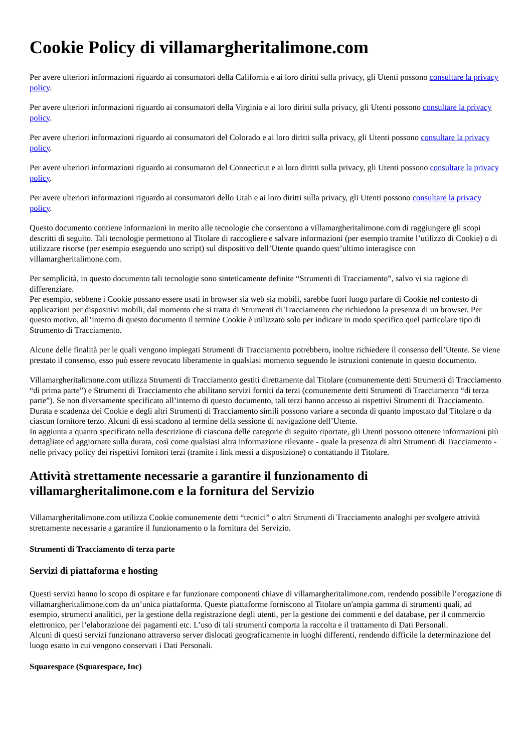Cookie Policy di villamargheritalimone.com
Per avere ulteriori informazioni riguardo ai consumatori della California e ai loro diritti sulla privacy, gli Utenti possono consultare la privacy policy.
Per avere ulteriori informazioni riguardo ai consumatori della Virginia e ai loro diritti sulla privacy, gli Utenti possono consultare la privacy policy.
Per avere ulteriori informazioni riguardo ai consumatori del Colorado e ai loro diritti sulla privacy, gli Utenti possono consultare la privacy policy.
Per avere ulteriori informazioni riguardo ai consumatori del Connecticut e ai loro diritti sulla privacy, gli Utenti possono consultare la privacy policy.
Per avere ulteriori informazioni riguardo ai consumatori dello Utah e ai loro diritti sulla privacy, gli Utenti possono consultare la privacy policy.
Questo documento contiene informazioni in merito alle tecnologie che consentono a villamargheritalimone.com di raggiungere gli scopi descritti di seguito. Tali tecnologie permettono al Titolare di raccogliere e salvare informazioni (per esempio tramite l’utilizzo di Cookie) o di utilizzare risorse (per esempio eseguendo uno script) sul dispositivo dell’Utente quando quest’ultimo interagisce con villamargheritalimone.com.
Per semplicità, in questo documento tali tecnologie sono sinteticamente definite “Strumenti di Tracciamento”, salvo vi sia ragione di differenziare.
Per esempio, sebbene i Cookie possano essere usati in browser sia web sia mobili, sarebbe fuori luogo parlare di Cookie nel contesto di applicazioni per dispositivi mobili, dal momento che si tratta di Strumenti di Tracciamento che richiedono la presenza di un browser. Per questo motivo, all’interno di questo documento il termine Cookie è utilizzato solo per indicare in modo specifico quel particolare tipo di Strumento di Tracciamento.
Alcune delle finalità per le quali vengono impiegati Strumenti di Tracciamento potrebbero, inoltre richiedere il consenso dell’Utente. Se viene prestato il consenso, esso può essere revocato liberamente in qualsiasi momento seguendo le istruzioni contenute in questo documento.
Villamargheritalimone.com utilizza Strumenti di Tracciamento gestiti direttamente dal Titolare (comunemente detti Strumenti di Tracciamento “di prima parte”) e Strumenti di Tracciamento che abilitano servizi forniti da terzi (comunemente detti Strumenti di Tracciamento “di terza parte”). Se non diversamente specificato all’interno di questo documento, tali terzi hanno accesso ai rispettivi Strumenti di Tracciamento.
Durata e scadenza dei Cookie e degli altri Strumenti di Tracciamento simili possono variare a seconda di quanto impostato dal Titolare o da ciascun fornitore terzo. Alcuni di essi scadono al termine della sessione di navigazione dell’Utente.
In aggiunta a quanto specificato nella descrizione di ciascuna delle categorie di seguito riportate, gli Utenti possono ottenere informazioni più dettagliate ed aggiornate sulla durata, così come qualsiasi altra informazione rilevante - quale la presenza di altri Strumenti di Tracciamento - nelle privacy policy dei rispettivi fornitori terzi (tramite i link messi a disposizione) o contattando il Titolare.
Attività strettamente necessarie a garantire il funzionamento di villamargheritalimone.com e la fornitura del Servizio
Villamargheritalimone.com utilizza Cookie comunemente detti “tecnici” o altri Strumenti di Tracciamento analoghi per svolgere attività strettamente necessarie a garantire il funzionamento o la fornitura del Servizio.
Strumenti di Tracciamento di terza parte
Servizi di piattaforma e hosting
Questi servizi hanno lo scopo di ospitare e far funzionare componenti chiave di villamargheritalimone.com, rendendo possibile l’erogazione di villamargheritalimone.com da un’unica piattaforma. Queste piattaforme forniscono al Titolare un'ampia gamma di strumenti quali, ad esempio, strumenti analitici, per la gestione della registrazione degli utenti, per la gestione dei commenti e del database, per il commercio elettronico, per l’elaborazione dei pagamenti etc. L’uso di tali strumenti comporta la raccolta e il trattamento di Dati Personali.
Alcuni di questi servizi funzionano attraverso server dislocati geograficamente in luoghi differenti, rendendo difficile la determinazione del luogo esatto in cui vengono conservati i Dati Personali.
Squarespace (Squarespace, Inc)